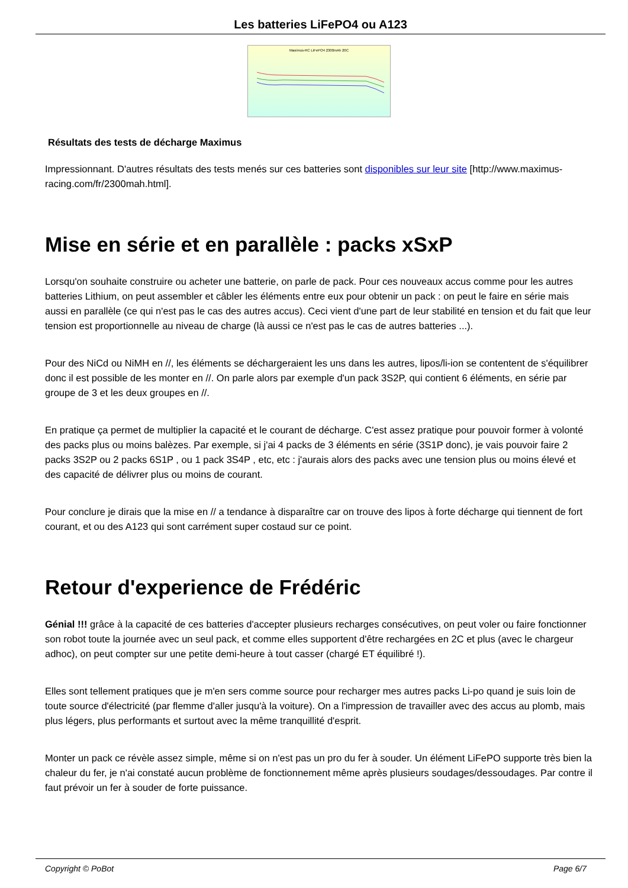Les batteries LiFePO4 ou A123
Maximus-RC LiFePO4 2300mAh 20C
Résultats des tests de décharge Maximus
Impressionnant. D'autres résultats des tests menés sur ces batteries sont disponibles sur leur site [http://www.maximus-racing.com/fr/2300mah.html].
Mise en série et en parallèle : packs xSxP
Lorsqu'on souhaite construire ou acheter une batterie, on parle de pack. Pour ces nouveaux accus comme pour les autres batteries Lithium, on peut assembler et câbler les éléments entre eux pour obtenir un pack : on peut le faire en série mais aussi en parallèle (ce qui n'est pas le cas des autres accus). Ceci vient d'une part de leur stabilité en tension et du fait que leur tension est proportionnelle au niveau de charge (là aussi ce n'est pas le cas de autres batteries ...).
Pour des NiCd ou NiMH en //, les éléments se déchargeraient les uns dans les autres, lipos/li-ion se contentent de s'équilibrer donc il est possible de les monter en //. On parle alors par exemple d'un pack 3S2P, qui contient 6 éléments, en série par groupe de 3 et les deux groupes en //.
En pratique ça permet de multiplier la capacité et le courant de décharge. C'est assez pratique pour pouvoir former à volonté des packs plus ou moins balèzes. Par exemple, si j'ai 4 packs de 3 éléments en série (3S1P donc), je vais pouvoir faire 2 packs 3S2P ou 2 packs 6S1P , ou 1 pack 3S4P , etc, etc : j'aurais alors des packs avec une tension plus ou moins élevé et des capacité de délivrer plus ou moins de courant.
Pour conclure je dirais que la mise en // a tendance à disparaître car on trouve des lipos à forte décharge qui tiennent de fort courant, et ou des A123 qui sont carrément super costaud sur ce point.
Retour d'experience de Frédéric
Génial !!! grâce à la capacité de ces batteries d'accepter plusieurs recharges consécutives, on peut voler ou faire fonctionner son robot toute la journée avec un seul pack, et comme elles supportent d'être rechargées en 2C et plus (avec le chargeur adhoc), on peut compter sur une petite demi-heure à tout casser (chargé ET équilibré !).
Elles sont tellement pratiques que je m'en sers comme source pour recharger mes autres packs Li-po quand je suis loin de toute source d'électricité (par flemme d'aller jusqu'à la voiture). On a l'impression de travailler avec des accus au plomb, mais plus légers, plus performants et surtout avec la même tranquillité d'esprit.
Monter un pack ce révèle assez simple, même si on n'est pas un pro du fer à souder. Un élément LiFePO supporte très bien la chaleur du fer, je n'ai constaté aucun problème de fonctionnement même après plusieurs soudages/dessoudages. Par contre il faut prévoir un fer à souder de forte puissance.
Copyright © PoBot Page 6/7